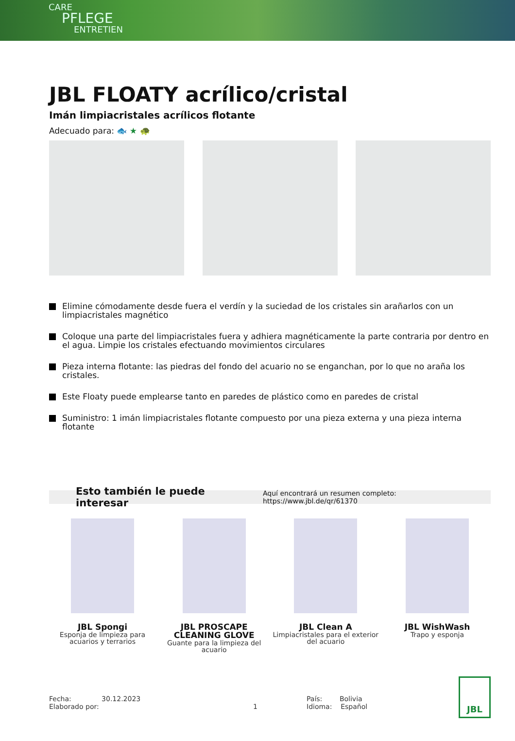CARE
PFLEGE
ENTRETIEN
JBL FLOATY acrílico/cristal
Imán limpiacristales acrílicos flotante
Adecuado para: 🐟 ★ 🐢
Elimine cómodamente desde fuera el verdín y la suciedad de los cristales sin arañarlos con un limpiacristales magnético
Coloque una parte del limpiacristales fuera y adhiera magnéticamente la parte contraria por dentro en el agua. Limpie los cristales efectuando movimientos circulares
Pieza interna flotante: las piedras del fondo del acuario no se enganchan, por lo que no araña los cristales.
Este Floaty puede emplearse tanto en paredes de plástico como en paredes de cristal
Suministro: 1 imán limpiacristales flotante compuesto por una pieza externa y una pieza interna flotante
Esto también le puede interesar Aquí encontrará un resumen completo: https://www.jbl.de/qr/61370
JBL Spongi
Esponja de limpieza para acuarios y terrarios
JBL PROSCAPE CLEANING GLOVE
Guante para la limpieza del acuario
JBL Clean A
Limpiacristales para el exterior del acuario
JBL WishWash
Trapo y esponja
Fecha: 30.12.2023
Elaborado por:
1 País: Bolivia
Idioma: Español
JBL